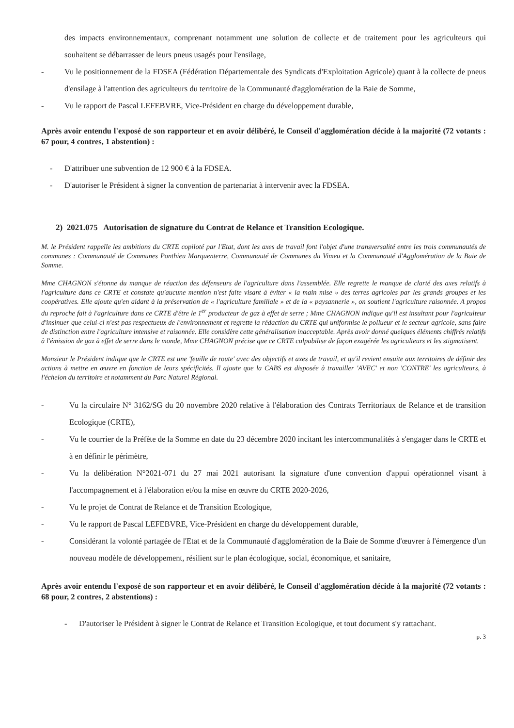des impacts environnementaux, comprenant notamment une solution de collecte et de traitement pour les agriculteurs qui souhaitent se débarrasser de leurs pneus usagés pour l'ensilage,
- Vu le positionnement de la FDSEA (Fédération Départementale des Syndicats d'Exploitation Agricole) quant à la collecte de pneus d'ensilage à l'attention des agriculteurs du territoire de la Communauté d'agglomération de la Baie de Somme,
- Vu le rapport de Pascal LEFEBVRE, Vice-Président en charge du développement durable,
Après avoir entendu l'exposé de son rapporteur et en avoir délibéré, le Conseil d'agglomération décide à la majorité (72 votants : 67 pour, 4 contres, 1 abstention) :
- D'attribuer une subvention de 12 900 € à la FDSEA.
- D'autoriser le Président à signer la convention de partenariat à intervenir avec la FDSEA.
2) 2021.075 Autorisation de signature du Contrat de Relance et Transition Ecologique.
M. le Président rappelle les ambitions du CRTE copiloté par l'Etat, dont les axes de travail font l'objet d'une transversalité entre les trois communautés de communes : Communauté de Communes Ponthieu Marquenterre, Communauté de Communes du Vimeu et la Communauté d'Agglomération de la Baie de Somme.
Mme CHAGNON s'étonne du manque de réaction des défenseurs de l'agriculture dans l'assemblée. Elle regrette le manque de clarté des axes relatifs à l'agriculture dans ce CRTE et constate qu'aucune mention n'est faite visant à éviter « la main mise » des terres agricoles par les grands groupes et les coopératives. Elle ajoute qu'en aidant à la préservation de « l'agriculture familiale » et de la « paysannerie », on soutient l'agriculture raisonnée. A propos du reproche fait à l'agriculture dans ce CRTE d'être le 1<sup>er</sup> producteur de gaz à effet de serre ; Mme CHAGNON indique qu'il est insultant pour l'agriculteur d'insinuer que celui-ci n'est pas respectueux de l'environnement et regrette la rédaction du CRTE qui uniformise le pollueur et le secteur agricole, sans faire de distinction entre l'agriculture intensive et raisonnée. Elle considère cette généralisation inacceptable. Après avoir donné quelques éléments chiffrés relatifs à l'émission de gaz à effet de serre dans le monde, Mme CHAGNON précise que ce CRTE culpabilise de façon exagérée les agriculteurs et les stigmatisent.
Monsieur le Président indique que le CRTE est une 'feuille de route' avec des objectifs et axes de travail, et qu'il revient ensuite aux territoires de définir des actions à mettre en œuvre en fonction de leurs spécificités. Il ajoute que la CABS est disposée à travailler 'AVEC' et non 'CONTRE' les agriculteurs, à l'échelon du territoire et notamment du Parc Naturel Régional.
- Vu la circulaire N° 3162/SG du 20 novembre 2020 relative à l'élaboration des Contrats Territoriaux de Relance et de transition Ecologique (CRTE),
- Vu le courrier de la Préfète de la Somme en date du 23 décembre 2020 incitant les intercommunalités à s'engager dans le CRTE et à en définir le périmètre,
- Vu la délibération N°2021-071 du 27 mai 2021 autorisant la signature d'une convention d'appui opérationnel visant à l'accompagnement et à l'élaboration et/ou la mise en œuvre du CRTE 2020-2026,
- Vu le projet de Contrat de Relance et de Transition Ecologique,
- Vu le rapport de Pascal LEFEBVRE, Vice-Président en charge du développement durable,
- Considérant la volonté partagée de l'Etat et de la Communauté d'agglomération de la Baie de Somme d'œuvrer à l'émergence d'un nouveau modèle de développement, résilient sur le plan écologique, social, économique, et sanitaire,
Après avoir entendu l'exposé de son rapporteur et en avoir délibéré, le Conseil d'agglomération décide à la majorité (72 votants : 68 pour, 2 contres, 2 abstentions) :
- D'autoriser le Président à signer le Contrat de Relance et Transition Ecologique, et tout document s'y rattachant.
p. 3